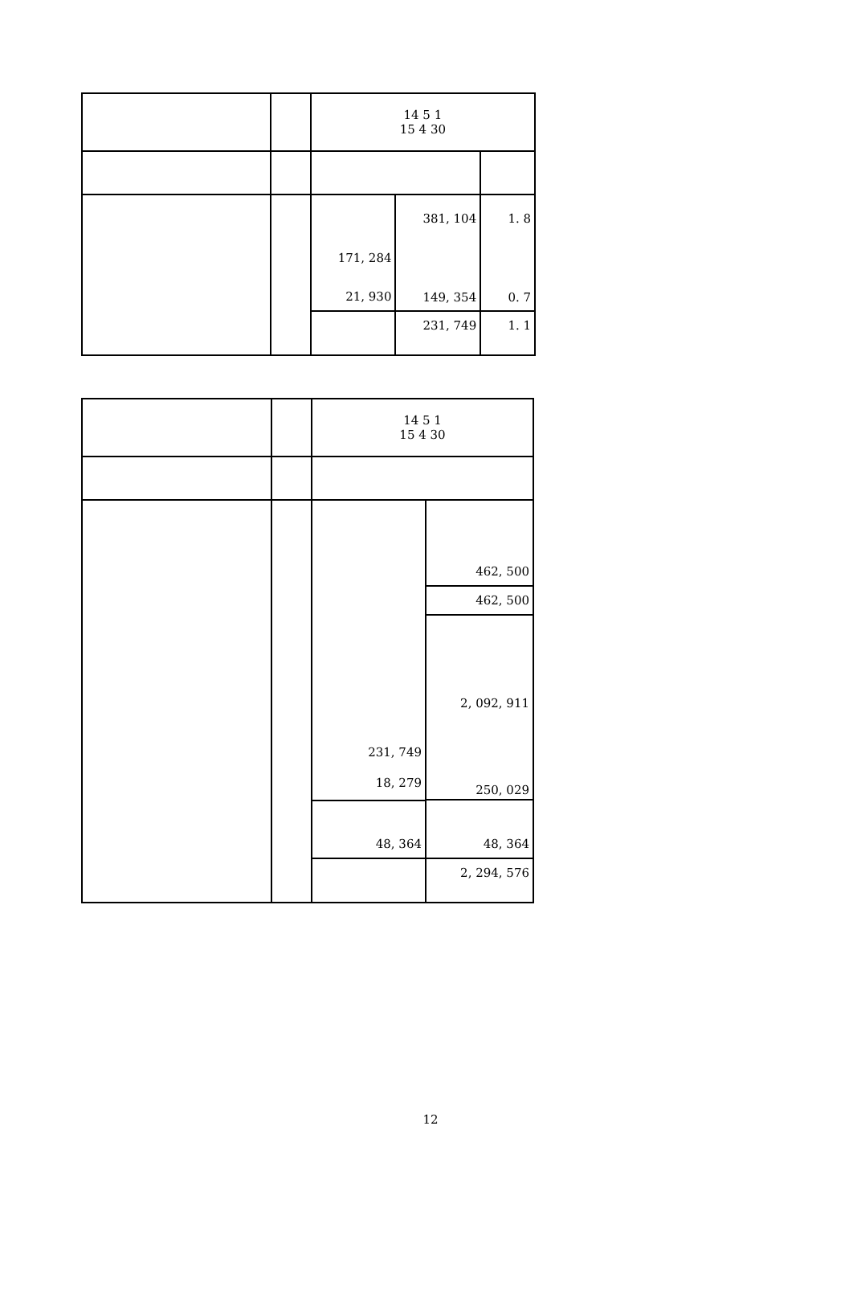| | | 14 5 1 15 4 30 | | |
| | | 171, 284 21, 930 | 381, 104 149, 354 | 1. 8 0. 7 |
| | | | 231, 749 | 1. 1 |
| | | 14 5 1 15 4 30 | |
| | | 231, 749 18, 279 | 462, 500 |
| | | | 462, 500 |
| | | | 2, 092, 911 250, 029 |
| | | | 48, 364 |
| | | 48, 364 | |
| | | | 2, 294, 576 |
12